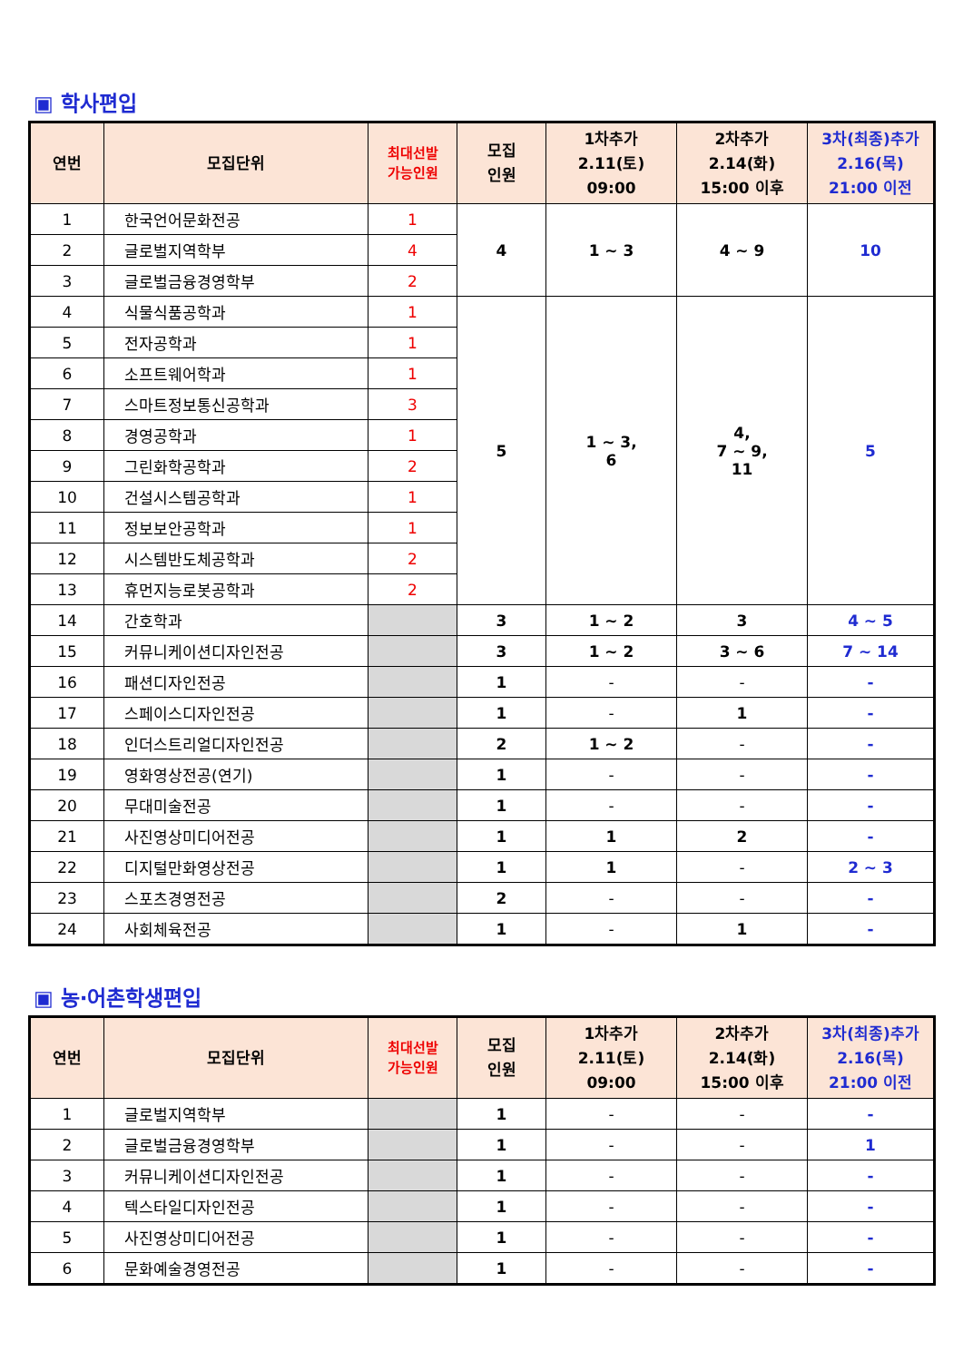▣ 학사편입
| 연번 | 모집단위 | 최대선발 가능인원 | 모집 인원 | 1차추가 2.11(토) 09:00 | 2차추가 2.14(화) 15:00 이후 | 3차(최종)추가 2.16(목) 21:00 이전 |
| --- | --- | --- | --- | --- | --- | --- |
| 1 | 한국언어문화전공 | 1 | 4 | 1 ~ 3 | 4 ~ 9 | 10 |
| 2 | 글로벌지역학부 | 4 | | | | |
| 3 | 글로벌금융경영학부 | 2 | | | | |
| 4 | 식물식품공학과 | 1 | 5 | 1 ~ 3, 6 | 4, 7 ~ 9, 11 | 5 |
| 5 | 전자공학과 | 1 | | | | |
| 6 | 소프트웨어학과 | 1 | | | | |
| 7 | 스마트정보통신공학과 | 3 | | | | |
| 8 | 경영공학과 | 1 | | | | |
| 9 | 그린화학공학과 | 2 | | | | |
| 10 | 건설시스템공학과 | 1 | | | | |
| 11 | 정보보안공학과 | 1 | | | | |
| 12 | 시스템반도체공학과 | 2 | | | | |
| 13 | 휴먼지능로봇공학과 | 2 | | | | |
| 14 | 간호학과 | | 3 | 1 ~ 2 | 3 | 4 ~ 5 |
| 15 | 커뮤니케이션디자인전공 | | 3 | 1 ~ 2 | 3 ~ 6 | 7 ~ 14 |
| 16 | 패션디자인전공 | | 1 | - | - | - |
| 17 | 스페이스디자인전공 | | 1 | - | 1 | - |
| 18 | 인더스트리얼디자인전공 | | 2 | 1 ~ 2 | - | - |
| 19 | 영화영상전공(연기) | | 1 | - | - | - |
| 20 | 무대미술전공 | | 1 | - | - | - |
| 21 | 사진영상미디어전공 | | 1 | 1 | 2 | - |
| 22 | 디지털만화영상전공 | | 1 | 1 | - | 2 ~ 3 |
| 23 | 스포츠경영전공 | | 2 | - | - | - |
| 24 | 사회체육전공 | | 1 | - | 1 | - |
▣ 농·어촌학생편입
| 연번 | 모집단위 | 최대선발 가능인원 | 모집 인원 | 1차추가 2.11(토) 09:00 | 2차추가 2.14(화) 15:00 이후 | 3차(최종)추가 2.16(목) 21:00 이전 |
| --- | --- | --- | --- | --- | --- | --- |
| 1 | 글로벌지역학부 | | 1 | - | - | - |
| 2 | 글로벌금융경영학부 | | 1 | - | - | 1 |
| 3 | 커뮤니케이션디자인전공 | | 1 | - | - | - |
| 4 | 텍스타일디자인전공 | | 1 | - | - | - |
| 5 | 사진영상미디어전공 | | 1 | - | - | - |
| 6 | 문화예술경영전공 | | 1 | - | - | - |